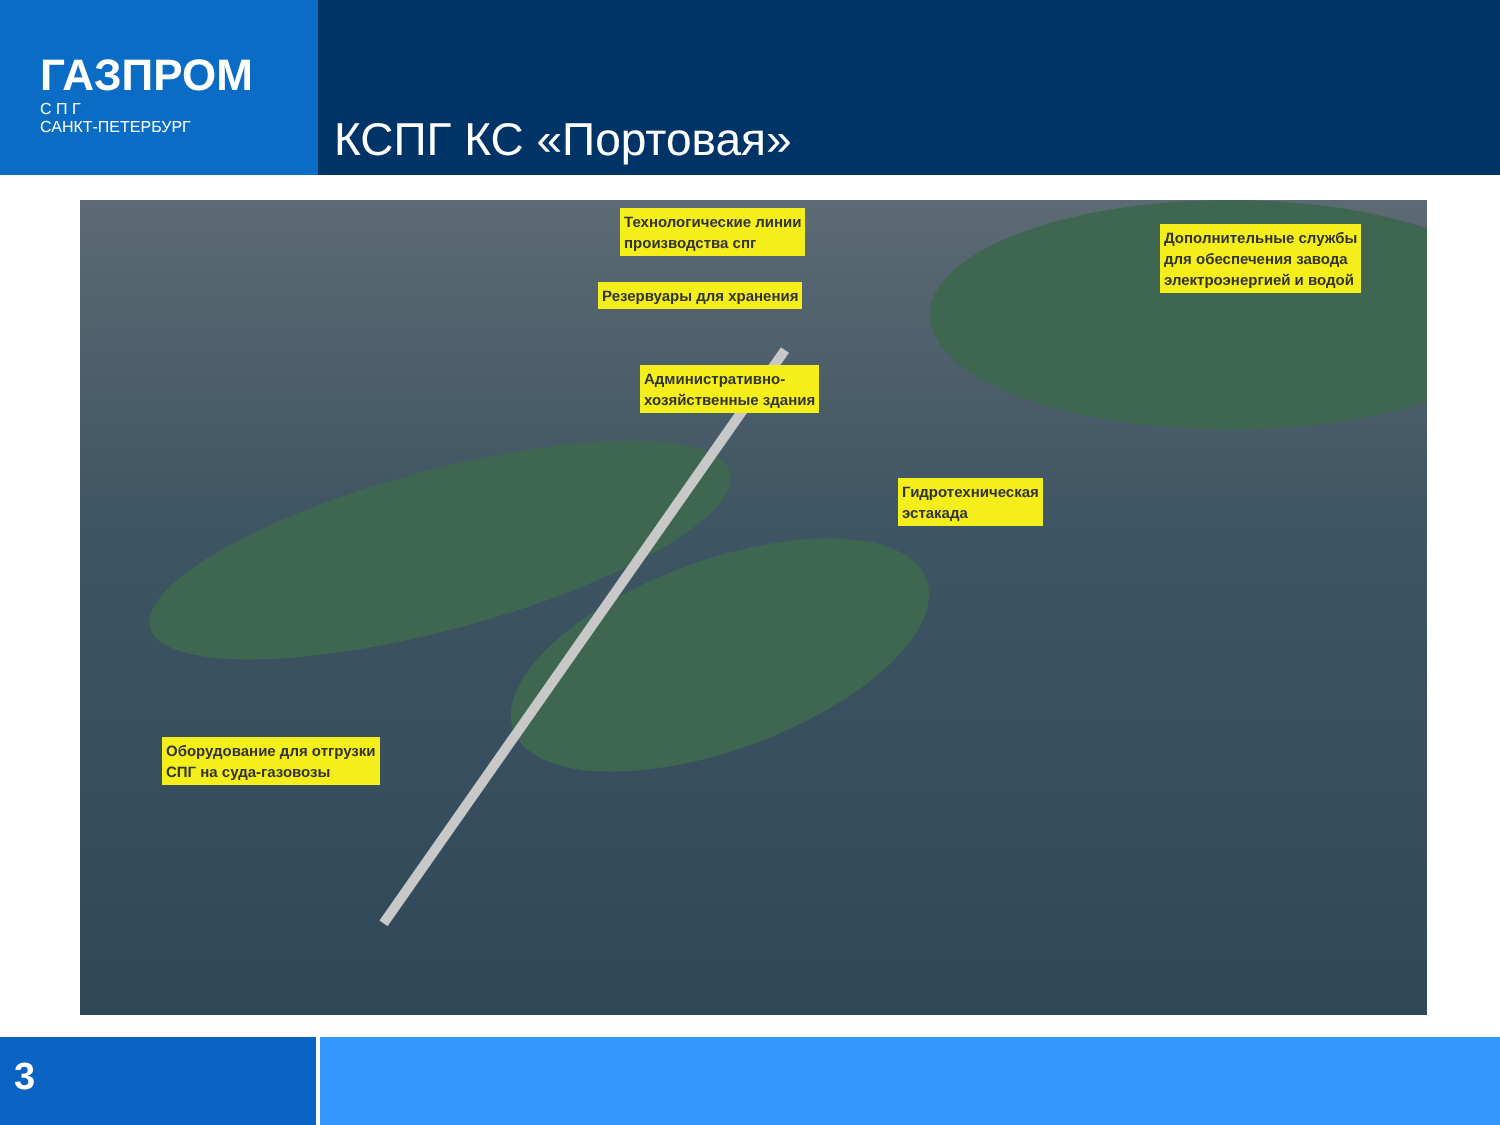ГАЗПРОМ
С П Г
САНКТ-ПЕТЕРБУРГ
КСПГ КС «Портовая»
Технологические линии
производства спг
Дополнительные службы
для обеспечения завода
электроэнергией и водой
Резервуары для хранения
Административно-
хозяйственные здания
Гидротехническая
эстакада
Оборудование для отгрузки
СПГ на суда-газовозы
3